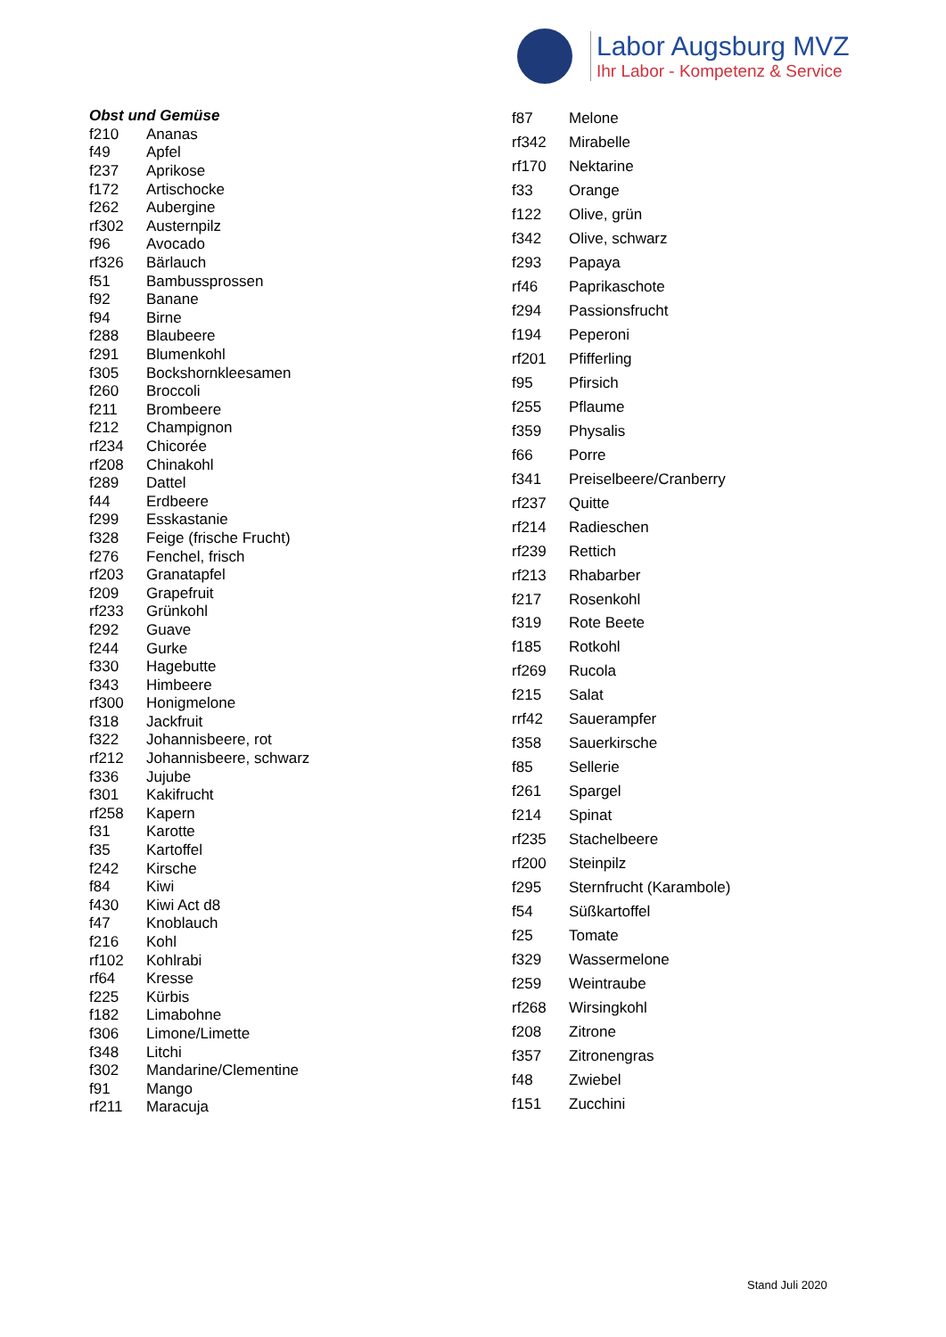Labor Augsburg MVZ
Ihr Labor - Kompetenz & Service
| Obst und Gemüse | |
| f210 | Ananas |
| f49 | Apfel |
| f237 | Aprikose |
| f172 | Artischocke |
| f262 | Aubergine |
| rf302 | Austernpilz |
| f96 | Avocado |
| rf326 | Bärlauch |
| f51 | Bambussprossen |
| f92 | Banane |
| f94 | Birne |
| f288 | Blaubeere |
| f291 | Blumenkohl |
| f305 | Bockshornkleesamen |
| f260 | Broccoli |
| f211 | Brombeere |
| f212 | Champignon |
| rf234 | Chicorée |
| rf208 | Chinakohl |
| f289 | Dattel |
| f44 | Erdbeere |
| f299 | Esskastanie |
| f328 | Feige (frische Frucht) |
| f276 | Fenchel, frisch |
| rf203 | Granatapfel |
| f209 | Grapefruit |
| rf233 | Grünkohl |
| f292 | Guave |
| f244 | Gurke |
| f330 | Hagebutte |
| f343 | Himbeere |
| rf300 | Honigmelone |
| f318 | Jackfruit |
| f322 | Johannisbeere, rot |
| rf212 | Johannisbeere, schwarz |
| f336 | Jujube |
| f301 | Kakifrucht |
| rf258 | Kapern |
| f31 | Karotte |
| f35 | Kartoffel |
| f242 | Kirsche |
| f84 | Kiwi |
| f430 | Kiwi Act d8 |
| f47 | Knoblauch |
| f216 | Kohl |
| rf102 | Kohlrabi |
| rf64 | Kresse |
| f225 | Kürbis |
| f182 | Limabohne |
| f306 | Limone/Limette |
| f348 | Litchi |
| f302 | Mandarine/Clementine |
| f91 | Mango |
| rf211 | Maracuja |
| f87 | Melone |
| rf342 | Mirabelle |
| rf170 | Nektarine |
| f33 | Orange |
| f122 | Olive, grün |
| f342 | Olive, schwarz |
| f293 | Papaya |
| rf46 | Paprikaschote |
| f294 | Passionsfrucht |
| f194 | Peperoni |
| rf201 | Pfifferling |
| f95 | Pfirsich |
| f255 | Pflaume |
| f359 | Physalis |
| f66 | Porre |
| f341 | Preiselbeere/Cranberry |
| rf237 | Quitte |
| rf214 | Radieschen |
| rf239 | Rettich |
| rf213 | Rhabarber |
| f217 | Rosenkohl |
| f319 | Rote Beete |
| f185 | Rotkohl |
| rf269 | Rucola |
| f215 | Salat |
| rrf42 | Sauerampfer |
| f358 | Sauerkirsche |
| f85 | Sellerie |
| f261 | Spargel |
| f214 | Spinat |
| rf235 | Stachelbeere |
| rf200 | Steinpilz |
| f295 | Sternfrucht (Karambole) |
| f54 | Süßkartoffel |
| f25 | Tomate |
| f329 | Wassermelone |
| f259 | Weintraube |
| rf268 | Wirsingkohl |
| f208 | Zitrone |
| f357 | Zitronengras |
| f48 | Zwiebel |
| f151 | Zucchini |
Stand Juli 2020